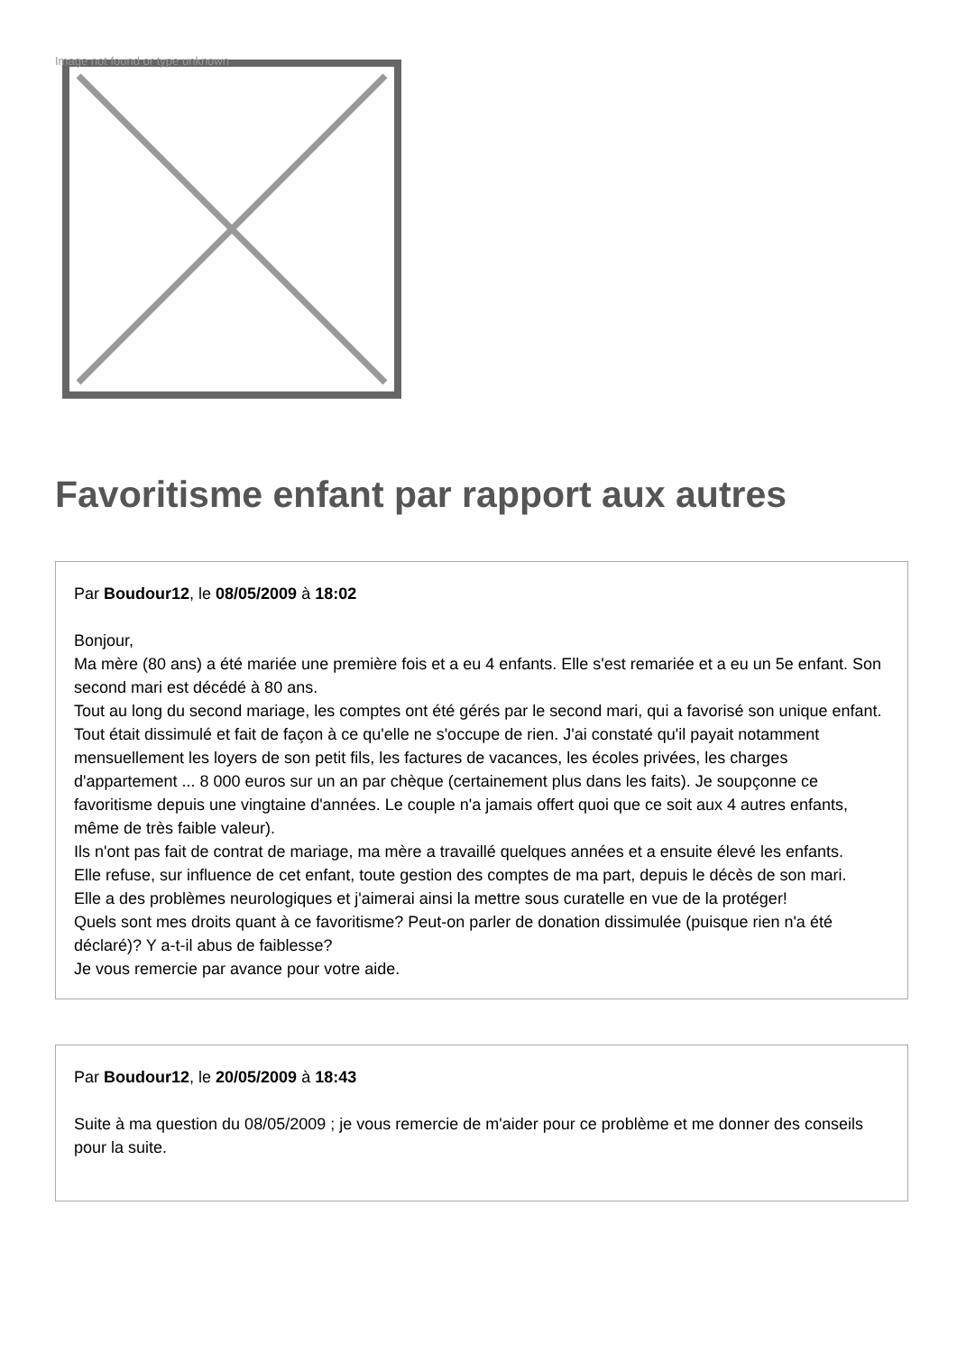Image not found or type unknown
Favoritisme enfant par rapport aux autres
Par Boudour12, le 08/05/2009 à 18:02
Bonjour,
Ma mère (80 ans) a été mariée une première fois et a eu 4 enfants. Elle s'est remariée et a eu un 5e enfant. Son second mari est décédé à 80 ans.
Tout au long du second mariage, les comptes ont été gérés par le second mari, qui a favorisé son unique enfant. Tout était dissimulé et fait de façon à ce qu'elle ne s'occupe de rien. J'ai constaté qu'il payait notamment mensuellement les loyers de son petit fils, les factures de vacances, les écoles privées, les charges d'appartement ... 8 000 euros sur un an par chèque (certainement plus dans les faits). Je soupçonne ce favoritisme depuis une vingtaine d'années. Le couple n'a jamais offert quoi que ce soit aux 4 autres enfants, même de très faible valeur).
Ils n'ont pas fait de contrat de mariage, ma mère a travaillé quelques années et a ensuite élevé les enfants.
Elle refuse, sur influence de cet enfant, toute gestion des comptes de ma part, depuis le décès de son mari.
Elle a des problèmes neurologiques et j'aimerai ainsi la mettre sous curatelle en vue de la protéger!
Quels sont mes droits quant à ce favoritisme? Peut-on parler de donation dissimulée (puisque rien n'a été déclaré)? Y a-t-il abus de faiblesse?
Je vous remercie par avance pour votre aide.
Par Boudour12, le 20/05/2009 à 18:43
Suite à ma question du 08/05/2009 ; je vous remercie de m'aider pour ce problème et me donner des conseils pour la suite.